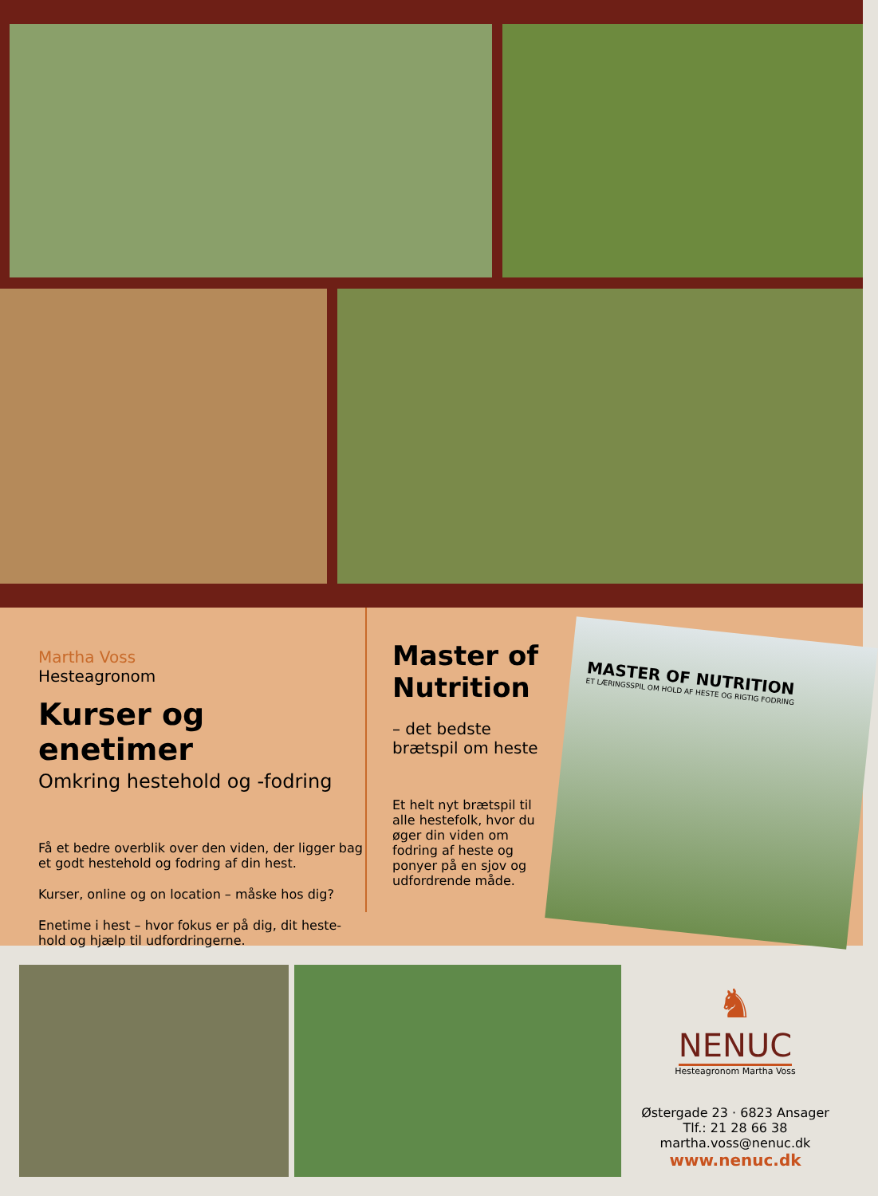Martha Voss
Hesteagronom
Kurser og enetimer
Omkring hestehold og -fodring
Få et bedre overblik over den viden, der ligger bag et godt hestehold og fodring af din hest.
Kurser, online og on location – måske hos dig?
Enetime i hest – hvor fokus er på dig, dit heste-hold og hjælp til udfordringerne.
Master of Nutrition
– det bedste brætspil om heste
Et helt nyt brætspil til alle hestefolk, hvor du øger din viden om fodring af heste og ponyer på en sjov og udfordrende måde.
MASTER OF NUTRITION
ET LÆRINGSSPIL OM HOLD AF HESTE OG RIGTIG FODRING
♞
NENUC
Hesteagronom Martha Voss
Østergade 23 · 6823 Ansager
Tlf.: 21 28 66 38
martha.voss@nenuc.dk
www.nenuc.dk